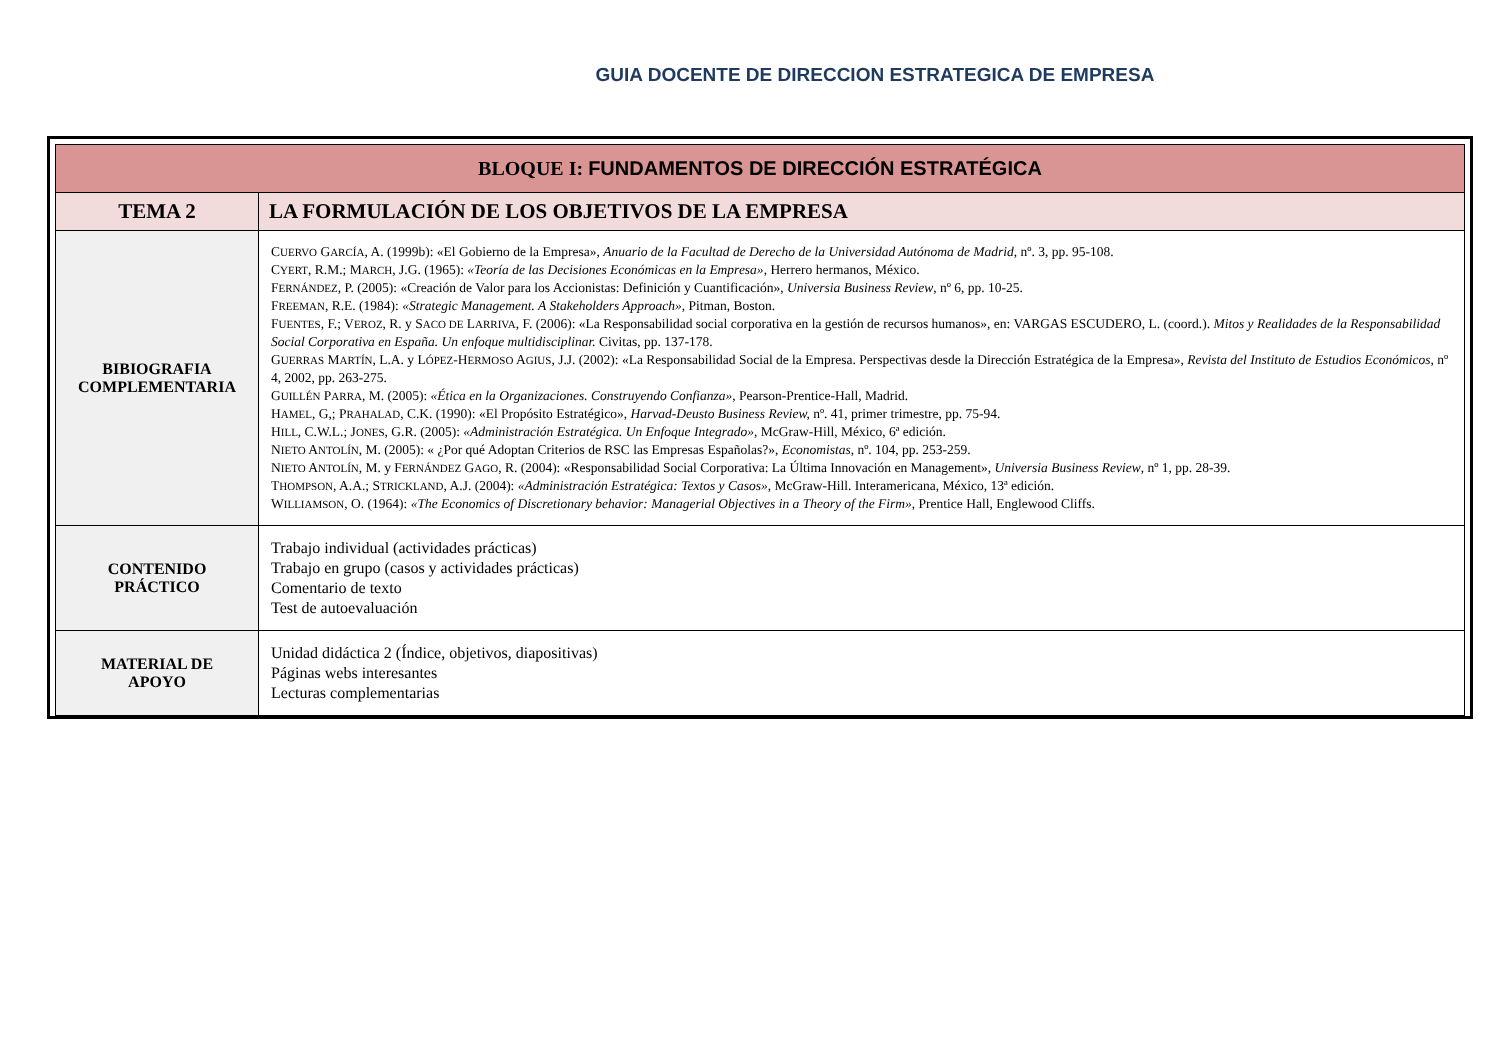GUIA DOCENTE DE DIRECCION ESTRATEGICA DE EMPRESA
| BLOQUE I: FUNDAMENTOS DE DIRECCIÓN ESTRATÉGICA | |
| --- | --- |
| TEMA 2 | LA FORMULACIÓN DE LOS OBJETIVOS DE LA EMPRESA |
| BIBIOGRAFIA COMPLEMENTARIA | C UERVO G ARCÍA , A. (1999b): «El Gobierno de la Empresa», Anuario de la Facultad de Derecho de la Universidad Autónoma de Madrid , nº. 3, pp. 95-108. C YERT , R.M.; M ARCH , J.G. (1965): «Teoría de las Decisiones Económicas en la Empresa» , Herrero hermanos, México. F ERNÁNDEZ , P. (2005): «Creación de Valor para los Accionistas: Definición y Cuantificación», Universia Business Review , nº 6, pp. 10-25. F REEMAN , R.E. (1984): «Strategic Management. A Stakeholders Approach» , Pitman, Boston. F UENTES , F.; V EROZ , R. y S ACO DE L ARRIVA , F. (2006): «La Responsabilidad social corporativa en la gestión de recursos humanos», en: VARGAS ESCUDERO, L. (coord.). Mitos y Realidades de la Responsabilidad Social Corporativa en España. Un enfoque multidisciplinar. Civitas, pp. 137-178. G UERRAS M ARTÍN , L.A. y L ÓPEZ -H ERMOSO A GIUS , J.J. (2002): «La Responsabilidad Social de la Empresa. Perspectivas desde la Dirección Estratégica de la Empresa», Revista del Instituto de Estudios Económicos , nº 4, 2002, pp. 263-275. G UILLÉN P ARRA , M. (2005): «Ética en la Organizaciones. Construyendo Confianza» , Pearson-Prentice-Hall, Madrid. H AMEL , G,; P RAHALAD , C.K. (1990): «El Propósito Estratégico», Harvad-Deusto Business Review, nº. 41, primer trimestre, pp. 75-94. H ILL , C.W.L.; J ONES , G.R. (2005): «Administración Estratégica. Un Enfoque Integrado» , McGraw-Hill, México, 6ª edición. N IETO A NTOLÍN , M. (2005): « ¿Por qué Adoptan Criterios de RSC las Empresas Españolas?», Economistas , nº. 104, pp. 253-259. N IETO A NTOLÍN , M. y F ERNÁNDEZ G AGO , R. (2004): «Responsabilidad Social Corporativa: La Última Innovación en Management», Universia Business Review , nº 1, pp. 28-39. T HOMPSON , A.A.; S TRICKLAND , A.J. (2004): «Administración Estratégica: Textos y Casos» , McGraw-Hill. Interamericana, México, 13ª edición. W ILLIAMSON , O. (1964): «The Economics of Discretionary behavior: Managerial Objectives in a Theory of the Firm» , Prentice Hall, Englewood Cliffs. |
| CONTENIDO PRÁCTICO | Trabajo individual (actividades prácticas) Trabajo en grupo (casos y actividades prácticas) Comentario de texto Test de autoevaluación |
| MATERIAL DE APOYO | Unidad didáctica 2 (Índice, objetivos, diapositivas) Páginas webs interesantes Lecturas complementarias |